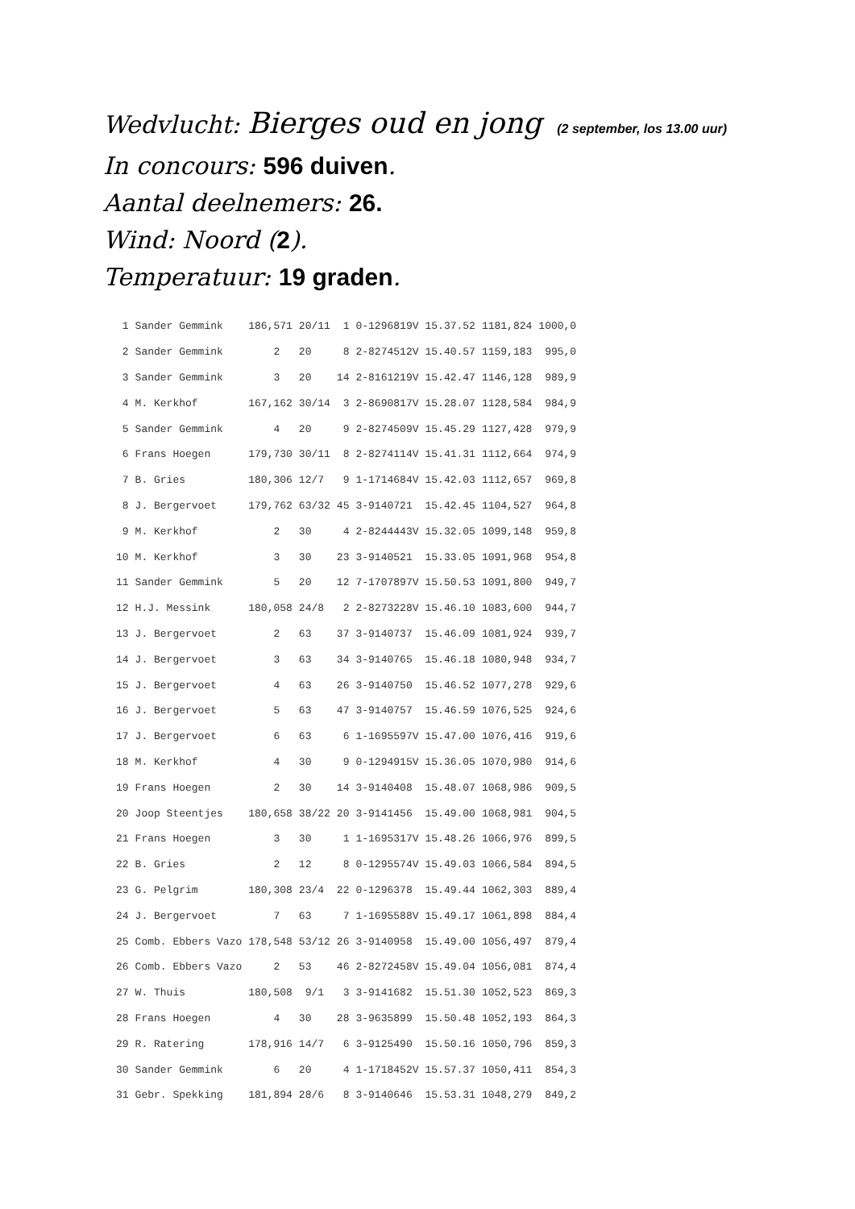Wedvlucht: Bierges oud en jong (2 september, los 13.00 uur)
In concours: 596 duiven.
Aantal deelnemers: 26.
Wind: Noord (2).
Temperatuur: 19 graden.
| 1 | Sander Gemmink | 186,571 | 20/11 | 1 | 0-1296819V | 15.37.52 | 1181,824 | 1000,0 |
| 2 | Sander Gemmink | 2 | 20 | 8 | 2-8274512V | 15.40.57 | 1159,183 | 995,0 |
| 3 | Sander Gemmink | 3 | 20 | 14 | 2-8161219V | 15.42.47 | 1146,128 | 989,9 |
| 4 | M. Kerkhof | 167,162 | 30/14 | 3 | 2-8690817V | 15.28.07 | 1128,584 | 984,9 |
| 5 | Sander Gemmink | 4 | 20 | 9 | 2-8274509V | 15.45.29 | 1127,428 | 979,9 |
| 6 | Frans Hoegen | 179,730 | 30/11 | 8 | 2-8274114V | 15.41.31 | 1112,664 | 974,9 |
| 7 | B. Gries | 180,306 | 12/7 | 9 | 1-1714684V | 15.42.03 | 1112,657 | 969,8 |
| 8 | J. Bergervoet | 179,762 | 63/32 | 45 | 3-9140721 | 15.42.45 | 1104,527 | 964,8 |
| 9 | M. Kerkhof | 2 | 30 | 4 | 2-8244443V | 15.32.05 | 1099,148 | 959,8 |
| 10 | M. Kerkhof | 3 | 30 | 23 | 3-9140521 | 15.33.05 | 1091,968 | 954,8 |
| 11 | Sander Gemmink | 5 | 20 | 12 | 7-1707897V | 15.50.53 | 1091,800 | 949,7 |
| 12 | H.J. Messink | 180,058 | 24/8 | 2 | 2-8273228V | 15.46.10 | 1083,600 | 944,7 |
| 13 | J. Bergervoet | 2 | 63 | 37 | 3-9140737 | 15.46.09 | 1081,924 | 939,7 |
| 14 | J. Bergervoet | 3 | 63 | 34 | 3-9140765 | 15.46.18 | 1080,948 | 934,7 |
| 15 | J. Bergervoet | 4 | 63 | 26 | 3-9140750 | 15.46.52 | 1077,278 | 929,6 |
| 16 | J. Bergervoet | 5 | 63 | 47 | 3-9140757 | 15.46.59 | 1076,525 | 924,6 |
| 17 | J. Bergervoet | 6 | 63 | 6 | 1-1695597V | 15.47.00 | 1076,416 | 919,6 |
| 18 | M. Kerkhof | 4 | 30 | 9 | 0-1294915V | 15.36.05 | 1070,980 | 914,6 |
| 19 | Frans Hoegen | 2 | 30 | 14 | 3-9140408 | 15.48.07 | 1068,986 | 909,5 |
| 20 | Joop Steentjes | 180,658 | 38/22 | 20 | 3-9141456 | 15.49.00 | 1068,981 | 904,5 |
| 21 | Frans Hoegen | 3 | 30 | 1 | 1-1695317V | 15.48.26 | 1066,976 | 899,5 |
| 22 | B. Gries | 2 | 12 | 8 | 0-1295574V | 15.49.03 | 1066,584 | 894,5 |
| 23 | G. Pelgrim | 180,308 | 23/4 | 22 | 0-1296378 | 15.49.44 | 1062,303 | 889,4 |
| 24 | J. Bergervoet | 7 | 63 | 7 | 1-1695588V | 15.49.17 | 1061,898 | 884,4 |
| 25 | Comb. Ebbers Vazo | 178,548 | 53/12 | 26 | 3-9140958 | 15.49.00 | 1056,497 | 879,4 |
| 26 | Comb. Ebbers Vazo | 2 | 53 | 46 | 2-8272458V | 15.49.04 | 1056,081 | 874,4 |
| 27 | W. Thuis | 180,508 | 9/1 | 3 | 3-9141682 | 15.51.30 | 1052,523 | 869,3 |
| 28 | Frans Hoegen | 4 | 30 | 28 | 3-9635899 | 15.50.48 | 1052,193 | 864,3 |
| 29 | R. Ratering | 178,916 | 14/7 | 6 | 3-9125490 | 15.50.16 | 1050,796 | 859,3 |
| 30 | Sander Gemmink | 6 | 20 | 4 | 1-1718452V | 15.57.37 | 1050,411 | 854,3 |
| 31 | Gebr. Spekking | 181,894 | 28/6 | 8 | 3-9140646 | 15.53.31 | 1048,279 | 849,2 |